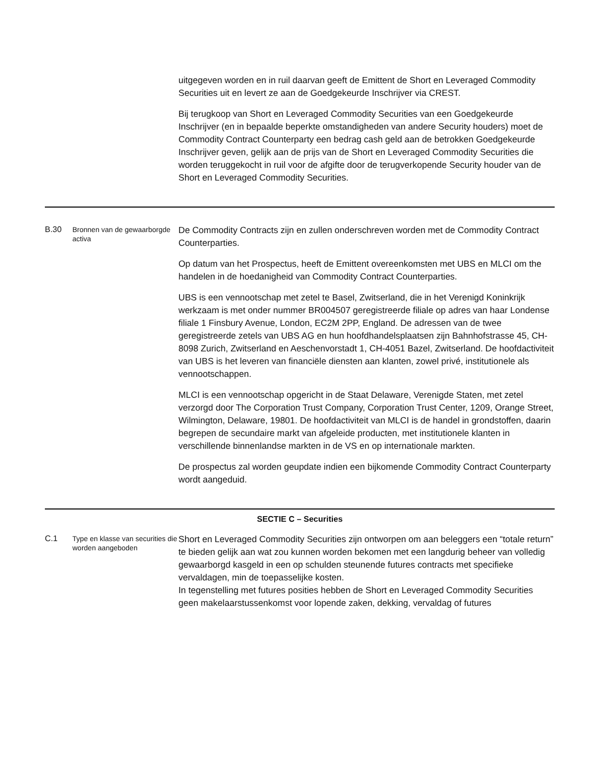| | | uitgegeven worden en in ruil daarvan geeft de Emittent de Short en Leveraged Commodity Securities uit en levert ze aan de Goedgekeurde Inschrijver via CREST. Bij terugkoop van Short en Leveraged Commodity Securities van een Goedgekeurde Inschrijver (en in bepaalde beperkte omstandigheden van andere Security houders) moet de Commodity Contract Counterparty een bedrag cash geld aan de betrokken Goedgekeurde Inschrijver geven, gelijk aan de prijs van de Short en Leveraged Commodity Securities die worden teruggekocht in ruil voor de afgifte door de terugverkopende Security houder van de Short en Leveraged Commodity Securities. |
| B.30 | Bronnen van de gewaarborgde activa | De Commodity Contracts zijn en zullen onderschreven worden met de Commodity Contract Counterparties. Op datum van het Prospectus, heeft de Emittent overeenkomsten met UBS en MLCI om the handelen in de hoedanigheid van Commodity Contract Counterparties. UBS is een vennootschap met zetel te Basel, Zwitserland, die in het Verenigd Koninkrijk werkzaam is met onder nummer BR004507 geregistreerde filiale op adres van haar Londense filiale 1 Finsbury Avenue, London, EC2M 2PP, England. De adressen van de twee geregistreerde zetels van UBS AG en hun hoofdhandelsplaatsen zijn Bahnhofstrasse 45, CH-8098 Zurich, Zwitserland en Aeschenvorstadt 1, CH-4051 Bazel, Zwitserland. De hoofdactiviteit van UBS is het leveren van financiële diensten aan klanten, zowel privé, institutionele als vennootschappen. MLCI is een vennootschap opgericht in de Staat Delaware, Verenigde Staten, met zetel verzorgd door The Corporation Trust Company, Corporation Trust Center, 1209, Orange Street, Wilmington, Delaware, 19801. De hoofdactiviteit van MLCI is de handel in grondstoffen, daarin begrepen de secundaire markt van afgeleide producten, met institutionele klanten in verschillende binnenlandse markten in de VS en op internationale markten. De prospectus zal worden geupdate indien een bijkomende Commodity Contract Counterparty wordt aangeduid. |
| SECTIE C – Securities | | |
| C.1 | Type en klasse van securities die worden aangeboden | Short en Leveraged Commodity Securities zijn ontworpen om aan beleggers een “totale return” te bieden gelijk aan wat zou kunnen worden bekomen met een langdurig beheer van volledig gewaarborgd kasgeld in een op schulden steunende futures contracts met specifieke vervaldagen, min de toepasselijke kosten. In tegenstelling met futures posities hebben de Short en Leveraged Commodity Securities geen makelaarstussenkomst voor lopende zaken, dekking, vervaldag of futures |